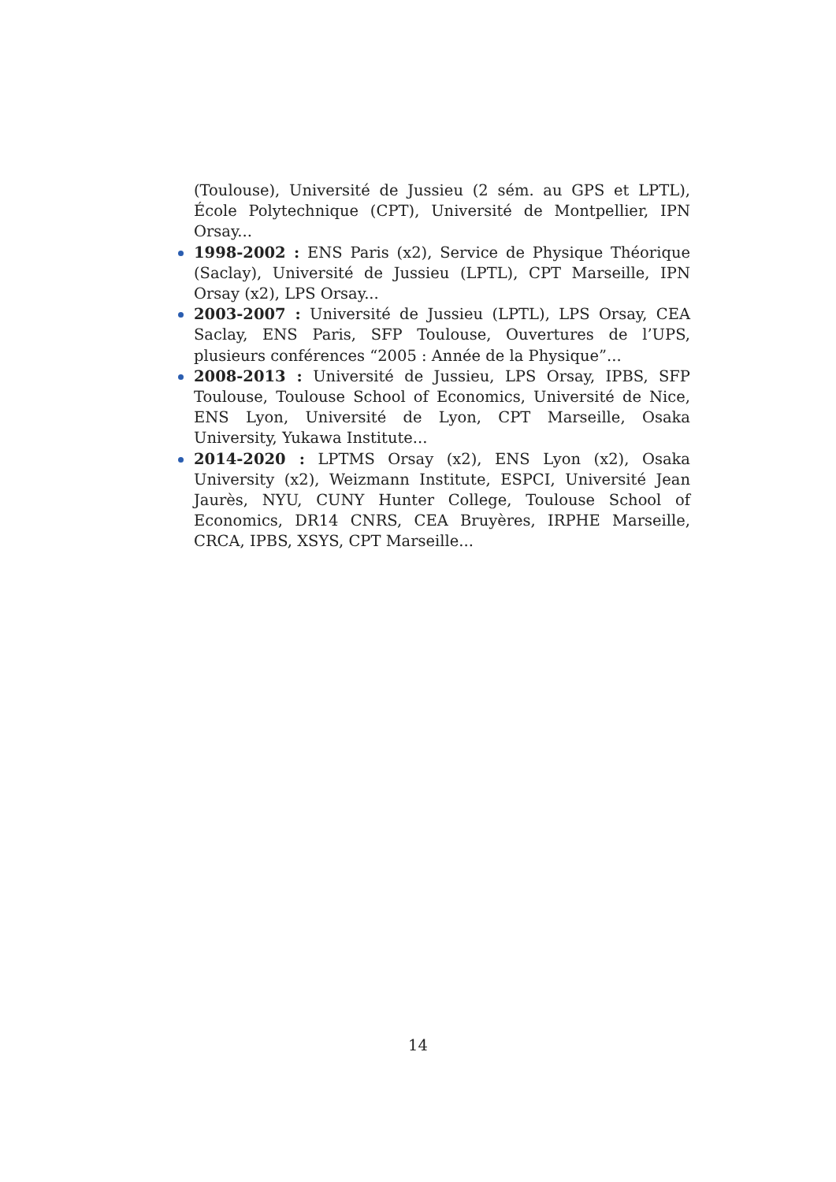(Toulouse), Université de Jussieu (2 sém. au GPS et LPTL), École Polytechnique (CPT), Université de Montpellier, IPN Orsay...
1998-2002 : ENS Paris (x2), Service de Physique Théorique (Saclay), Université de Jussieu (LPTL), CPT Marseille, IPN Orsay (x2), LPS Orsay...
2003-2007 : Université de Jussieu (LPTL), LPS Orsay, CEA Saclay, ENS Paris, SFP Toulouse, Ouvertures de l’UPS, plusieurs conférences “2005 : Année de la Physique”...
2008-2013 : Université de Jussieu, LPS Orsay, IPBS, SFP Toulouse, Toulouse School of Economics, Université de Nice, ENS Lyon, Université de Lyon, CPT Marseille, Osaka University, Yukawa Institute...
2014-2020 : LPTMS Orsay (x2), ENS Lyon (x2), Osaka University (x2), Weizmann Institute, ESPCI, Université Jean Jaurès, NYU, CUNY Hunter College, Toulouse School of Economics, DR14 CNRS, CEA Bruyères, IRPHE Marseille, CRCA, IPBS, XSYS, CPT Marseille...
14